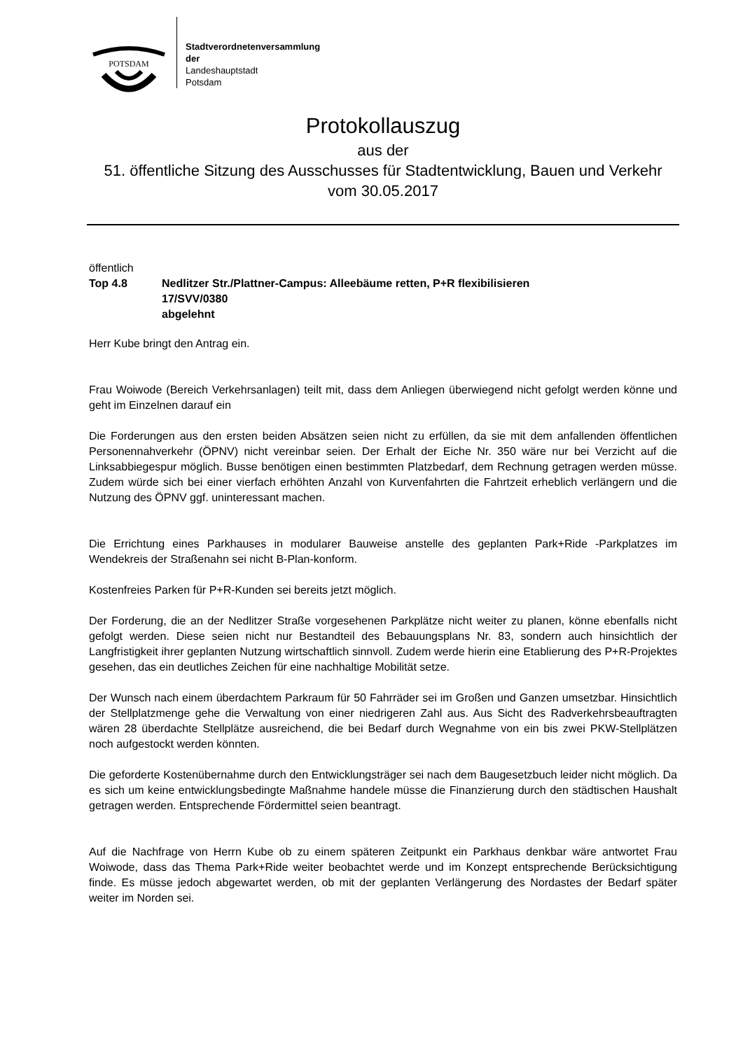POTSDAM
Stadtverordnetenversammlung
der
Landeshauptstadt
Potsdam
Protokollauszug
aus der
51. öffentliche Sitzung des Ausschusses für Stadtentwicklung, Bauen und Verkehr
vom 30.05.2017
öffentlich
Top 4.8 Nedlitzer Str./Plattner-Campus: Alleebäume retten, P+R flexibilisieren
17/SVV/0380
abgelehnt
Herr Kube bringt den Antrag ein.
Frau Woiwode (Bereich Verkehrsanlagen) teilt mit, dass dem Anliegen überwiegend nicht gefolgt werden könne und geht im Einzelnen darauf ein
Die Forderungen aus den ersten beiden Absätzen seien nicht zu erfüllen, da sie mit dem anfallenden öffentlichen Personennahverkehr (ÖPNV) nicht vereinbar seien. Der Erhalt der Eiche Nr. 350 wäre nur bei Verzicht auf die Linksabbiegespur möglich. Busse benötigen einen bestimmten Platzbedarf, dem Rechnung getragen werden müsse. Zudem würde sich bei einer vierfach erhöhten Anzahl von Kurvenfahrten die Fahrtzeit erheblich verlängern und die Nutzung des ÖPNV ggf. uninteressant machen.
Die Errichtung eines Parkhauses in modularer Bauweise anstelle des geplanten Park+Ride -Parkplatzes im Wendekreis der Straßenahn sei nicht B-Plan-konform.
Kostenfreies Parken für P+R-Kunden sei bereits jetzt möglich.
Der Forderung, die an der Nedlitzer Straße vorgesehenen Parkplätze nicht weiter zu planen, könne ebenfalls nicht gefolgt werden. Diese seien nicht nur Bestandteil des Bebauungsplans Nr. 83, sondern auch hinsichtlich der Langfristigkeit ihrer geplanten Nutzung wirtschaftlich sinnvoll. Zudem werde hierin eine Etablierung des P+R-Projektes gesehen, das ein deutliches Zeichen für eine nachhaltige Mobilität setze.
Der Wunsch nach einem überdachtem Parkraum für 50 Fahrräder sei im Großen und Ganzen umsetzbar. Hinsichtlich der Stellplatzmenge gehe die Verwaltung von einer niedrigeren Zahl aus. Aus Sicht des Radverkehrsbeauftragten wären 28 überdachte Stellplätze ausreichend, die bei Bedarf durch Wegnahme von ein bis zwei PKW-Stellplätzen noch aufgestockt werden könnten.
Die geforderte Kostenübernahme durch den Entwicklungsträger sei nach dem Baugesetzbuch leider nicht möglich. Da es sich um keine entwicklungsbedingte Maßnahme handele müsse die Finanzierung durch den städtischen Haushalt getragen werden. Entsprechende Fördermittel seien beantragt.
Auf die Nachfrage von Herrn Kube ob zu einem späteren Zeitpunkt ein Parkhaus denkbar wäre antwortet Frau Woiwode, dass das Thema Park+Ride weiter beobachtet werde und im Konzept entsprechende Berücksichtigung finde. Es müsse jedoch abgewartet werden, ob mit der geplanten Verlängerung des Nordastes der Bedarf später weiter im Norden sei.